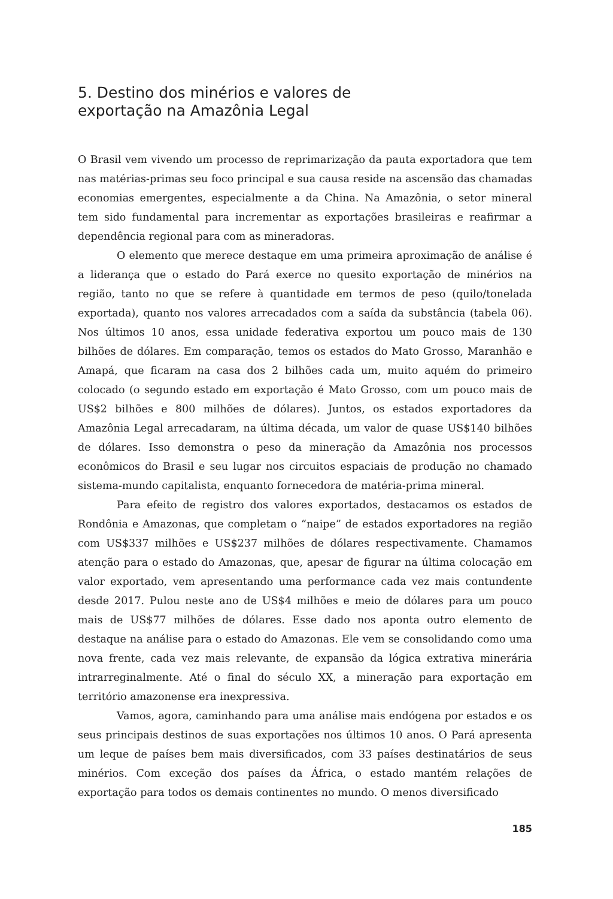5. Destino dos minérios e valores de
exportação na Amazônia Legal
O Brasil vem vivendo um processo de reprimarização da pauta exportadora que tem nas matérias-primas seu foco principal e sua causa reside na ascensão das chamadas economias emergentes, especialmente a da China. Na Amazônia, o setor mineral tem sido fundamental para incrementar as exportações brasileiras e reafirmar a dependência regional para com as mineradoras.
O elemento que merece destaque em uma primeira aproximação de análise é a liderança que o estado do Pará exerce no quesito exportação de minérios na região, tanto no que se refere à quantidade em termos de peso (quilo/tonelada exportada), quanto nos valores arrecadados com a saída da substância (tabela 06). Nos últimos 10 anos, essa unidade federativa exportou um pouco mais de 130 bilhões de dólares. Em comparação, temos os estados do Mato Grosso, Maranhão e Amapá, que ficaram na casa dos 2 bilhões cada um, muito aquém do primeiro colocado (o segundo estado em exportação é Mato Grosso, com um pouco mais de US$2 bilhões e 800 milhões de dólares). Juntos, os estados exportadores da Amazônia Legal arrecadaram, na última década, um valor de quase US$140 bilhões de dólares. Isso demonstra o peso da mineração da Amazônia nos processos econômicos do Brasil e seu lugar nos circuitos espaciais de produção no chamado sistema-mundo capitalista, enquanto fornecedora de matéria-prima mineral.
Para efeito de registro dos valores exportados, destacamos os estados de Rondônia e Amazonas, que completam o “naipe” de estados exportadores na região com US$337 milhões e US$237 milhões de dólares respectivamente. Chamamos atenção para o estado do Amazonas, que, apesar de figurar na última colocação em valor exportado, vem apresentando uma performance cada vez mais contundente desde 2017. Pulou neste ano de US$4 milhões e meio de dólares para um pouco mais de US$77 milhões de dólares. Esse dado nos aponta outro elemento de destaque na análise para o estado do Amazonas. Ele vem se consolidando como uma nova frente, cada vez mais relevante, de expansão da lógica extrativa minerária intrarreginalmente. Até o final do século XX, a mineração para exportação em território amazonense era inexpressiva.
Vamos, agora, caminhando para uma análise mais endógena por estados e os seus principais destinos de suas exportações nos últimos 10 anos. O Pará apresenta um leque de países bem mais diversificados, com 33 países destinatários de seus minérios. Com exceção dos países da África, o estado mantém relações de exportação para todos os demais continentes no mundo. O menos diversificado
185